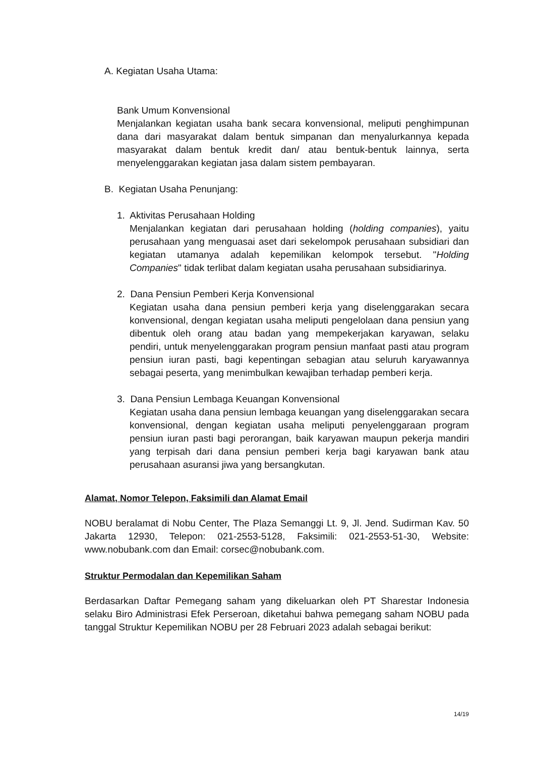A. Kegiatan Usaha Utama:
Bank Umum Konvensional
Menjalankan kegiatan usaha bank secara konvensional, meliputi penghimpunan dana dari masyarakat dalam bentuk simpanan dan menyalurkannya kepada masyarakat dalam bentuk kredit dan/ atau bentuk-bentuk lainnya, serta menyelenggarakan kegiatan jasa dalam sistem pembayaran.
B. Kegiatan Usaha Penunjang:
1. Aktivitas Perusahaan Holding
Menjalankan kegiatan dari perusahaan holding (holding companies), yaitu perusahaan yang menguasai aset dari sekelompok perusahaan subsidiari dan kegiatan utamanya adalah kepemilikan kelompok tersebut. "Holding Companies" tidak terlibat dalam kegiatan usaha perusahaan subsidiarinya.
2. Dana Pensiun Pemberi Kerja Konvensional
Kegiatan usaha dana pensiun pemberi kerja yang diselenggarakan secara konvensional, dengan kegiatan usaha meliputi pengelolaan dana pensiun yang dibentuk oleh orang atau badan yang mempekerjakan karyawan, selaku pendiri, untuk menyelenggarakan program pensiun manfaat pasti atau program pensiun iuran pasti, bagi kepentingan sebagian atau seluruh karyawannya sebagai peserta, yang menimbulkan kewajiban terhadap pemberi kerja.
3. Dana Pensiun Lembaga Keuangan Konvensional
Kegiatan usaha dana pensiun lembaga keuangan yang diselenggarakan secara konvensional, dengan kegiatan usaha meliputi penyelenggaraan program pensiun iuran pasti bagi perorangan, baik karyawan maupun pekerja mandiri yang terpisah dari dana pensiun pemberi kerja bagi karyawan bank atau perusahaan asuransi jiwa yang bersangkutan.
Alamat, Nomor Telepon, Faksimili dan Alamat Email
NOBU beralamat di Nobu Center, The Plaza Semanggi Lt. 9, Jl. Jend. Sudirman Kav. 50 Jakarta 12930, Telepon: 021-2553-5128, Faksimili: 021-2553-51-30, Website: www.nobubank.com dan Email: corsec@nobubank.com.
Struktur Permodalan dan Kepemilikan Saham
Berdasarkan Daftar Pemegang saham yang dikeluarkan oleh PT Sharestar Indonesia selaku Biro Administrasi Efek Perseroan, diketahui bahwa pemegang saham NOBU pada tanggal Struktur Kepemilikan NOBU per 28 Februari 2023 adalah sebagai berikut:
14/19